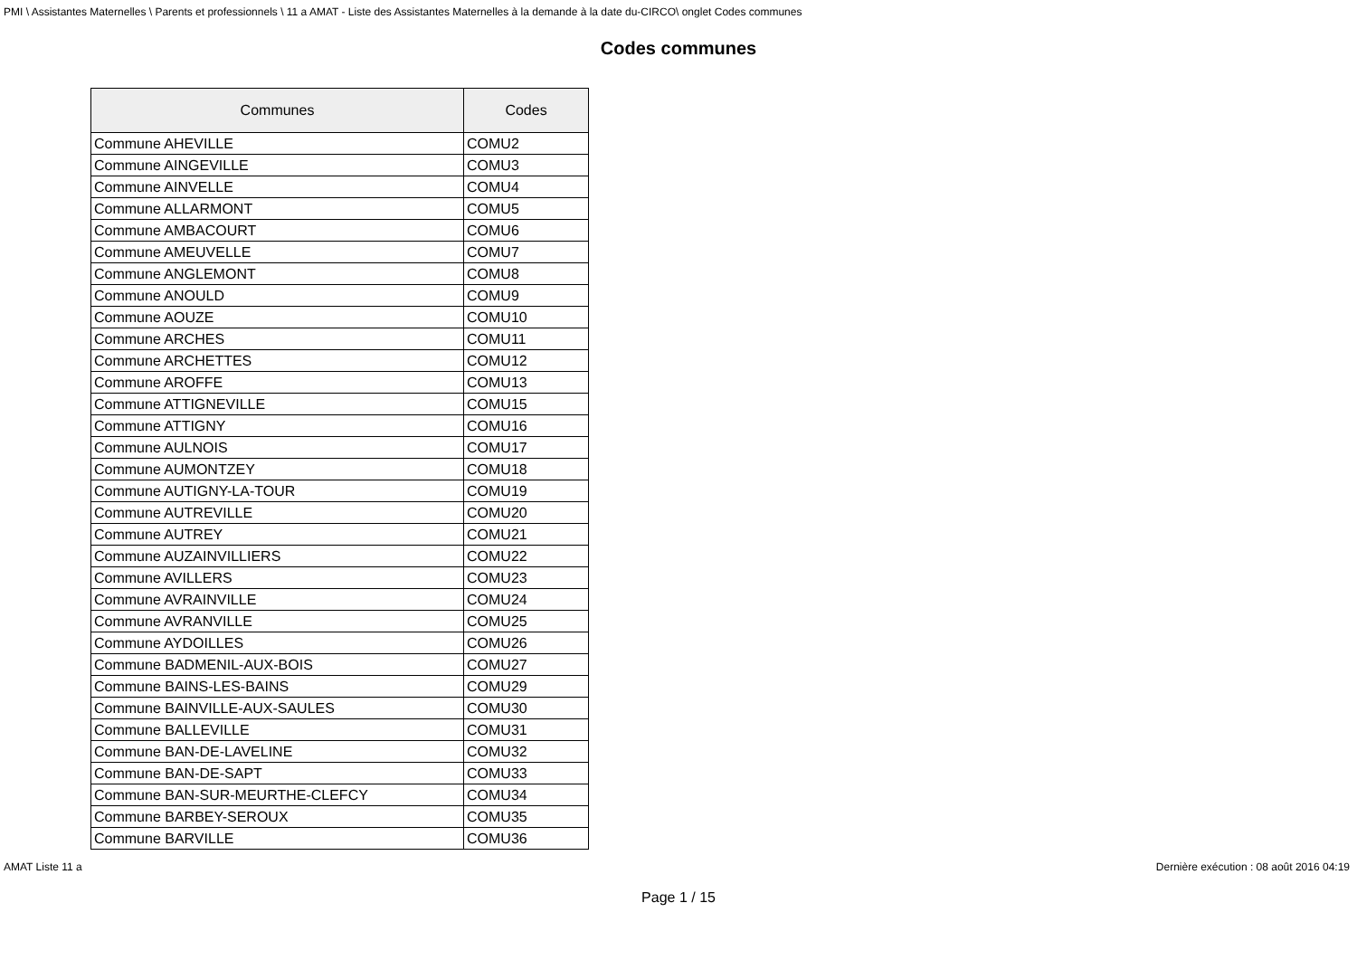PMI \ Assistantes Maternelles \ Parents et professionnels \ 11 a AMAT - Liste des Assistantes Maternelles à la demande à la date du-CIRCO\ onglet Codes communes
Codes communes
| Communes | Codes |
| --- | --- |
| Commune AHEVILLE | COMU2 |
| Commune AINGEVILLE | COMU3 |
| Commune AINVELLE | COMU4 |
| Commune ALLARMONT | COMU5 |
| Commune AMBACOURT | COMU6 |
| Commune AMEUVELLE | COMU7 |
| Commune ANGLEMONT | COMU8 |
| Commune ANOULD | COMU9 |
| Commune AOUZE | COMU10 |
| Commune ARCHES | COMU11 |
| Commune ARCHETTES | COMU12 |
| Commune AROFFE | COMU13 |
| Commune ATTIGNEVILLE | COMU15 |
| Commune ATTIGNY | COMU16 |
| Commune AULNOIS | COMU17 |
| Commune AUMONTZEY | COMU18 |
| Commune AUTIGNY-LA-TOUR | COMU19 |
| Commune AUTREVILLE | COMU20 |
| Commune AUTREY | COMU21 |
| Commune AUZAINVILLIERS | COMU22 |
| Commune AVILLERS | COMU23 |
| Commune AVRAINVILLE | COMU24 |
| Commune AVRANVILLE | COMU25 |
| Commune AYDOILLES | COMU26 |
| Commune BADMENIL-AUX-BOIS | COMU27 |
| Commune BAINS-LES-BAINS | COMU29 |
| Commune BAINVILLE-AUX-SAULES | COMU30 |
| Commune BALLEVILLE | COMU31 |
| Commune BAN-DE-LAVELINE | COMU32 |
| Commune BAN-DE-SAPT | COMU33 |
| Commune BAN-SUR-MEURTHE-CLEFCY | COMU34 |
| Commune BARBEY-SEROUX | COMU35 |
| Commune BARVILLE | COMU36 |
AMAT Liste 11 a Dernière exécution : 08 août 2016 04:19
Page 1 / 15